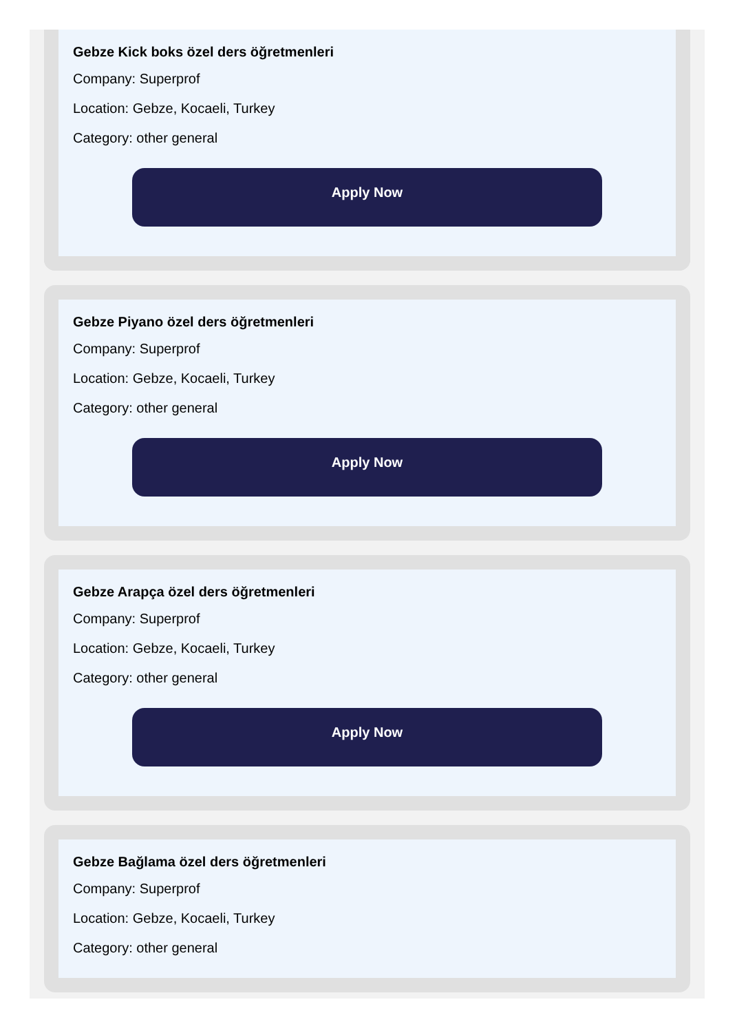Gebze Kick boks özel ders öğretmenleri
Company: Superprof
Location: Gebze, Kocaeli, Turkey
Category: other general
Apply Now
Gebze Piyano özel ders öğretmenleri
Company: Superprof
Location: Gebze, Kocaeli, Turkey
Category: other general
Apply Now
Gebze Arapça özel ders öğretmenleri
Company: Superprof
Location: Gebze, Kocaeli, Turkey
Category: other general
Apply Now
Gebze Bağlama özel ders öğretmenleri
Company: Superprof
Location: Gebze, Kocaeli, Turkey
Category: other general